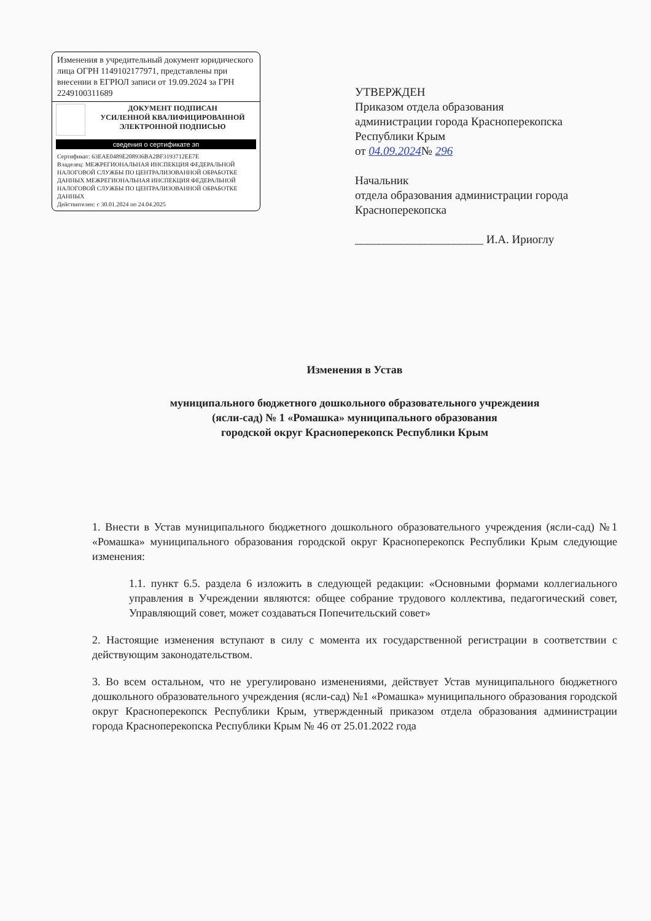Изменения в учредительный документ юридического лица ОГРН 1149102177971, представлены при внесении в ЕГРЮЛ записи от 19.09.2024 за ГРН 2249100311689
ДОКУМЕНТ ПОДПИСАН
УСИЛЕННОЙ КВАЛИФИЦИРОВАННОЙ
ЭЛЕКТРОННОЙ ПОДПИСЬЮ
сведения о сертификате эп
Сертификат: 63EAE0489E208936BA2BF3193712EE7E
Владелец: МЕЖРЕГИОНАЛЬНАЯ ИНСПЕКЦИЯ ФЕДЕРАЛЬНОЙ НАЛОГОВОЙ СЛУЖБЫ ПО ЦЕНТРАЛИЗОВАННОЙ ОБРАБОТКЕ ДАННЫХ МЕЖРЕГИОНАЛЬНАЯ ИНСПЕКЦИЯ ФЕДЕРАЛЬНОЙ НАЛОГОВОЙ СЛУЖБЫ ПО ЦЕНТРАЛИЗОВАННОЙ ОБРАБОТКЕ ДАННЫХ
Действителен: с 30.01.2024 по 24.04.2025
УТВЕРЖДЕН
Приказом отдела образования
администрации города Красноперекопска
Республики Крым
от 04.09.2024№ 296
Начальник
отдела образования администрации города
Красноперекопска
______________________ И.А. Ириоглу
Изменения в Устав
муниципального бюджетного дошкольного образовательного учреждения
(ясли-сад) № 1 «Ромашка» муниципального образования
городской округ Красноперекопск Республики Крым
1. Внести в Устав муниципального бюджетного дошкольного образовательного учреждения (ясли-сад) №1 «Ромашка» муниципального образования городской округ Красноперекопск Республики Крым следующие изменения:
1.1. пункт 6.5. раздела 6 изложить в следующей редакции: «Основными формами коллегиального управления в Учреждении являются: общее собрание трудового коллектива, педагогический совет, Управляющий совет, может создаваться Попечительский совет»
2. Настоящие изменения вступают в силу с момента их государственной регистрации в соответствии с действующим законодательством.
3. Во всем остальном, что не урегулировано изменениями, действует Устав муниципального бюджетного дошкольного образовательного учреждения (ясли-сад) №1 «Ромашка» муниципального образования городской округ Красноперекопск Республики Крым, утвержденный приказом отдела образования администрации города Красноперекопска Республики Крым № 46 от 25.01.2022 года